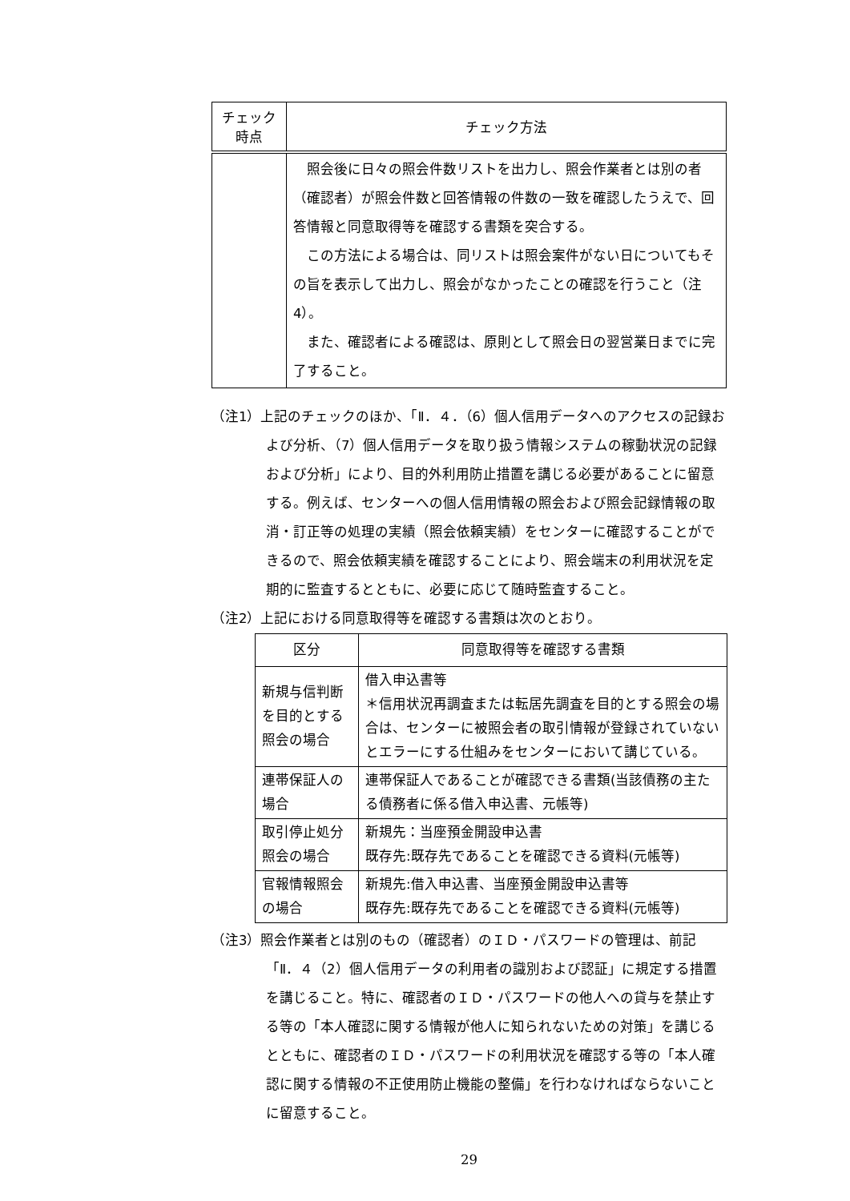| チェック 時点 | チェック方法 |
| --- | --- |
| | 照会後に日々の照会件数リストを出力し、照会作業者とは別の者（確認者）が照会件数と回答情報の件数の一致を確認したうえで、回答情報と同意取得等を確認する書類を突合する。 この方法による場合は、同リストは照会案件がない日についてもその旨を表示して出力し、照会がなかったことの確認を行うこと（注4）。 また、確認者による確認は、原則として照会日の翌営業日までに完了すること。 |
（注1）上記のチェックのほか、「Ⅱ．４．（6）個人信用データへのアクセスの記録および分析、（7）個人信用データを取り扱う情報システムの稼動状況の記録および分析」により、目的外利用防止措置を講じる必要があることに留意する。例えば、センターへの個人信用情報の照会および照会記録情報の取消・訂正等の処理の実績（照会依頼実績）をセンターに確認することができるので、照会依頼実績を確認することにより、照会端末の利用状況を定期的に監査するとともに、必要に応じて随時監査すること。
（注2）上記における同意取得等を確認する書類は次のとおり。
| 区分 | 同意取得等を確認する書類 |
| --- | --- |
| 新規与信判断を目的とする照会の場合 | 借入申込書等 ＊信用状況再調査または転居先調査を目的とする照会の場合は、センターに被照会者の取引情報が登録されていないとエラーにする仕組みをセンターにおいて講じている。 |
| 連帯保証人の場合 | 連帯保証人であることが確認できる書類(当該債務の主たる債務者に係る借入申込書、元帳等) |
| 取引停止処分照会の場合 | 新規先：当座預金開設申込書 既存先:既存先であることを確認できる資料(元帳等) |
| 官報情報照会の場合 | 新規先:借入申込書、当座預金開設申込書等 既存先:既存先であることを確認できる資料(元帳等) |
（注3）照会作業者とは別のもの（確認者）のＩＤ・パスワードの管理は、前記「Ⅱ．４（2）個人信用データの利用者の識別および認証」に規定する措置を講じること。特に、確認者のＩＤ・パスワードの他人への貸与を禁止する等の「本人確認に関する情報が他人に知られないための対策」を講じるとともに、確認者のＩＤ・パスワードの利用状況を確認する等の「本人確認に関する情報の不正使用防止機能の整備」を行わなければならないことに留意すること。
29